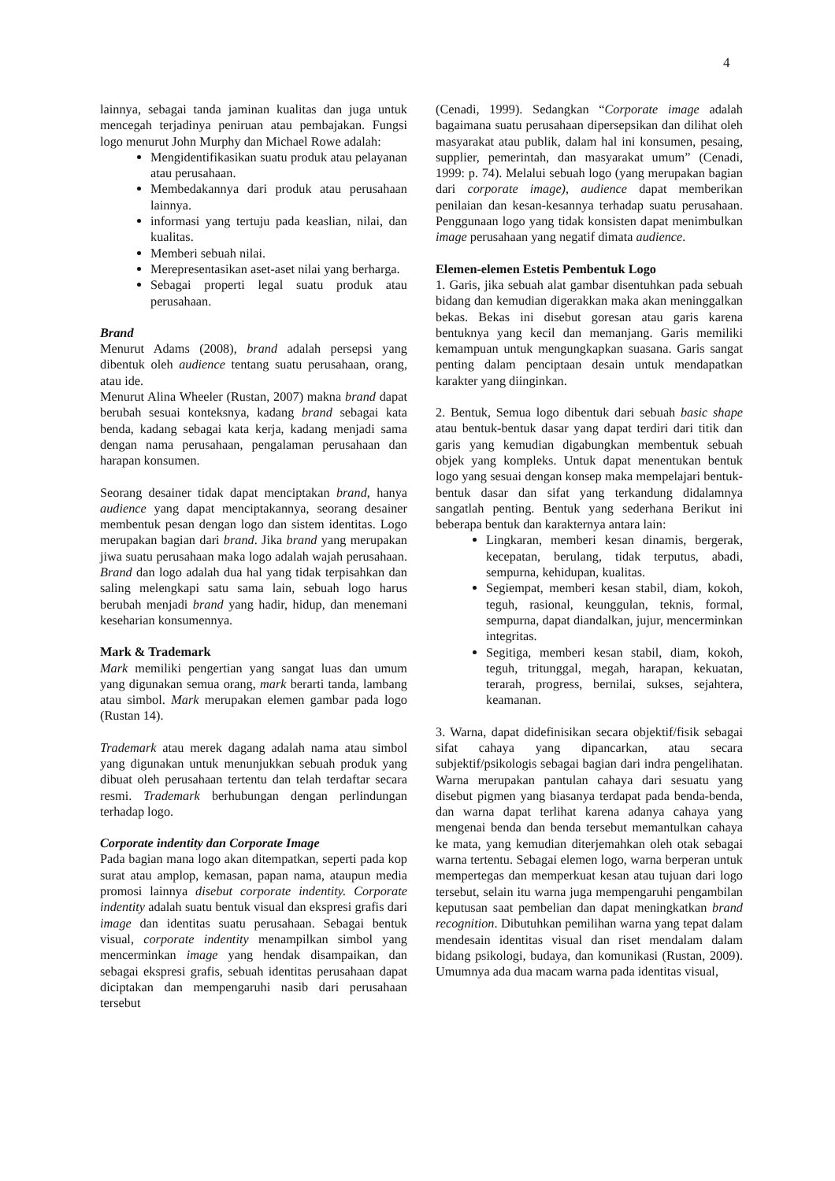4
lainnya, sebagai tanda jaminan kualitas dan juga untuk mencegah terjadinya peniruan atau pembajakan. Fungsi logo menurut John Murphy dan Michael Rowe adalah:
Mengidentifikasikan suatu produk atau pelayanan atau perusahaan.
Membedakannya dari produk atau perusahaan lainnya.
informasi yang tertuju pada keaslian, nilai, dan kualitas.
Memberi sebuah nilai.
Merepresentasikan aset-aset nilai yang berharga.
Sebagai properti legal suatu produk atau perusahaan.
Brand
Menurut Adams (2008), brand adalah persepsi yang dibentuk oleh audience tentang suatu perusahaan, orang, atau ide.
Menurut Alina Wheeler (Rustan, 2007) makna brand dapat berubah sesuai konteksnya, kadang brand sebagai kata benda, kadang sebagai kata kerja, kadang menjadi sama dengan nama perusahaan, pengalaman perusahaan dan harapan konsumen.
Seorang desainer tidak dapat menciptakan brand, hanya audience yang dapat menciptakannya, seorang desainer membentuk pesan dengan logo dan sistem identitas. Logo merupakan bagian dari brand. Jika brand yang merupakan jiwa suatu perusahaan maka logo adalah wajah perusahaan. Brand dan logo adalah dua hal yang tidak terpisahkan dan saling melengkapi satu sama lain, sebuah logo harus berubah menjadi brand yang hadir, hidup, dan menemani keseharian konsumennya.
Mark & Trademark
Mark memiliki pengertian yang sangat luas dan umum yang digunakan semua orang, mark berarti tanda, lambang atau simbol. Mark merupakan elemen gambar pada logo (Rustan 14).
Trademark atau merek dagang adalah nama atau simbol yang digunakan untuk menunjukkan sebuah produk yang dibuat oleh perusahaan tertentu dan telah terdaftar secara resmi. Trademark berhubungan dengan perlindungan terhadap logo.
Corporate indentity dan Corporate Image
Pada bagian mana logo akan ditempatkan, seperti pada kop surat atau amplop, kemasan, papan nama, ataupun media promosi lainnya disebut corporate indentity. Corporate indentity adalah suatu bentuk visual dan ekspresi grafis dari image dan identitas suatu perusahaan. Sebagai bentuk visual, corporate indentity menampilkan simbol yang mencerminkan image yang hendak disampaikan, dan sebagai ekspresi grafis, sebuah identitas perusahaan dapat diciptakan dan mempengaruhi nasib dari perusahaan tersebut
(Cenadi, 1999). Sedangkan “Corporate image adalah bagaimana suatu perusahaan dipersepsikan dan dilihat oleh masyarakat atau publik, dalam hal ini konsumen, pesaing, supplier, pemerintah, dan masyarakat umum” (Cenadi, 1999: p. 74). Melalui sebuah logo (yang merupakan bagian dari corporate image), audience dapat memberikan penilaian dan kesan-kesannya terhadap suatu perusahaan. Penggunaan logo yang tidak konsisten dapat menimbulkan image perusahaan yang negatif dimata audience.
Elemen-elemen Estetis Pembentuk Logo
1. Garis, jika sebuah alat gambar disentuhkan pada sebuah bidang dan kemudian digerakkan maka akan meninggalkan bekas. Bekas ini disebut goresan atau garis karena bentuknya yang kecil dan memanjang. Garis memiliki kemampuan untuk mengungkapkan suasana. Garis sangat penting dalam penciptaan desain untuk mendapatkan karakter yang diinginkan.
2. Bentuk, Semua logo dibentuk dari sebuah basic shape atau bentuk-bentuk dasar yang dapat terdiri dari titik dan garis yang kemudian digabungkan membentuk sebuah objek yang kompleks. Untuk dapat menentukan bentuk logo yang sesuai dengan konsep maka mempelajari bentuk-bentuk dasar dan sifat yang terkandung didalamnya sangatlah penting. Bentuk yang sederhana Berikut ini beberapa bentuk dan karakternya antara lain:
Lingkaran, memberi kesan dinamis, bergerak, kecepatan, berulang, tidak terputus, abadi, sempurna, kehidupan, kualitas.
Segiempat, memberi kesan stabil, diam, kokoh, teguh, rasional, keunggulan, teknis, formal, sempurna, dapat diandalkan, jujur, mencerminkan integritas.
Segitiga, memberi kesan stabil, diam, kokoh, teguh, tritunggal, megah, harapan, kekuatan, terarah, progress, bernilai, sukses, sejahtera, keamanan.
3. Warna, dapat didefinisikan secara objektif/fisik sebagai sifat cahaya yang dipancarkan, atau secara subjektif/psikologis sebagai bagian dari indra pengelihatan. Warna merupakan pantulan cahaya dari sesuatu yang disebut pigmen yang biasanya terdapat pada benda-benda, dan warna dapat terlihat karena adanya cahaya yang mengenai benda dan benda tersebut memantulkan cahaya ke mata, yang kemudian diterjemahkan oleh otak sebagai warna tertentu. Sebagai elemen logo, warna berperan untuk mempertegas dan memperkuat kesan atau tujuan dari logo tersebut, selain itu warna juga mempengaruhi pengambilan keputusan saat pembelian dan dapat meningkatkan brand recognition. Dibutuhkan pemilihan warna yang tepat dalam mendesain identitas visual dan riset mendalam dalam bidang psikologi, budaya, dan komunikasi (Rustan, 2009). Umumnya ada dua macam warna pada identitas visual,